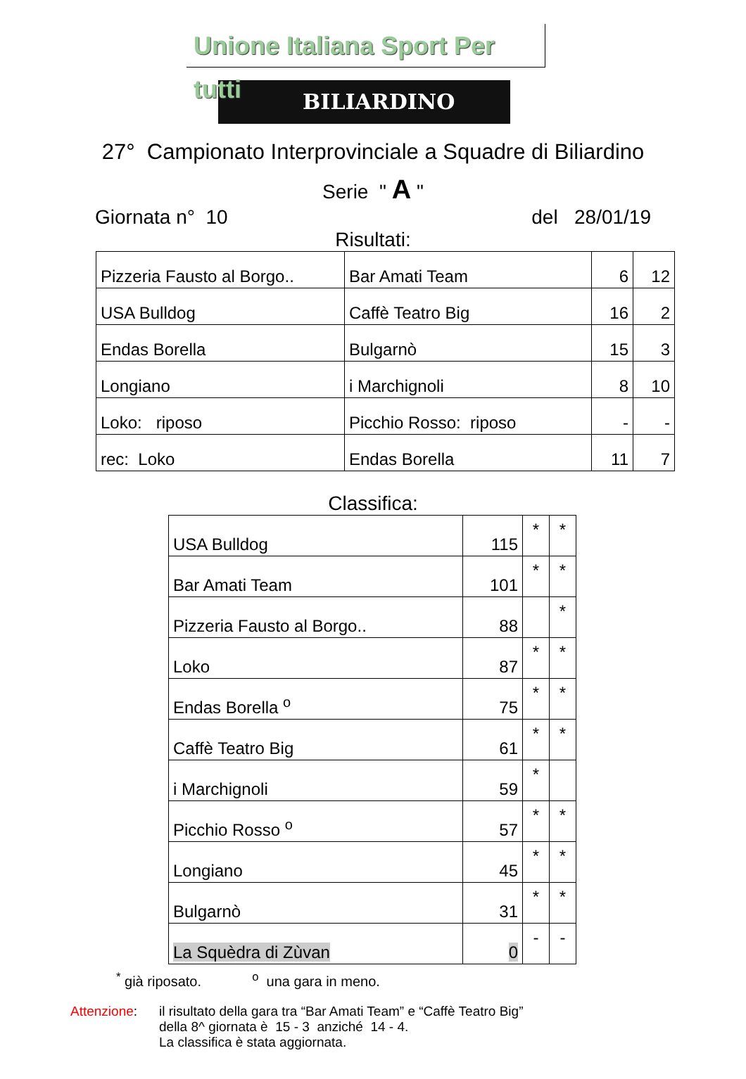Unione Italiana Sport Per tutti
BILIARDINO
27° Campionato Interprovinciale a Squadre di Biliardino
Serie " A "
Giornata n° 10 del 28/01/19
Risultati:
| Pizzeria Fausto al Borgo.. | Bar Amati Team | 6 | 12 |
| USA Bulldog | Caffè Teatro Big | 16 | 2 |
| Endas Borella | Bulgarnò | 15 | 3 |
| Longiano | i Marchignoli | 8 | 10 |
| Loko: riposo | Picchio Rosso: riposo | - | - |
| rec: Loko | Endas Borella | 11 | 7 |
Classifica:
| USA Bulldog | 115 | * | * |
| Bar Amati Team | 101 | * | * |
| Pizzeria Fausto al Borgo.. | 88 | | * |
| Loko | 87 | * | * |
| Endas Borella <sup>o</sup> | 75 | * | * |
| Caffè Teatro Big | 61 | * | * |
| i Marchignoli | 59 | * | |
| Picchio Rosso <sup>o</sup> | 57 | * | * |
| Longiano | 45 | * | * |
| Bulgarnò | 31 | * | * |
| La Squèdra di Zùvan | 0 | - | - |
<sup>*</sup> già riposato. <sup>o</sup> una gara in meno.
Attenzione: il risultato della gara tra “Bar Amati Team” e “Caffè Teatro Big”
della 8^ giornata è 15 - 3 anziché 14 - 4.
La classifica è stata aggiornata.